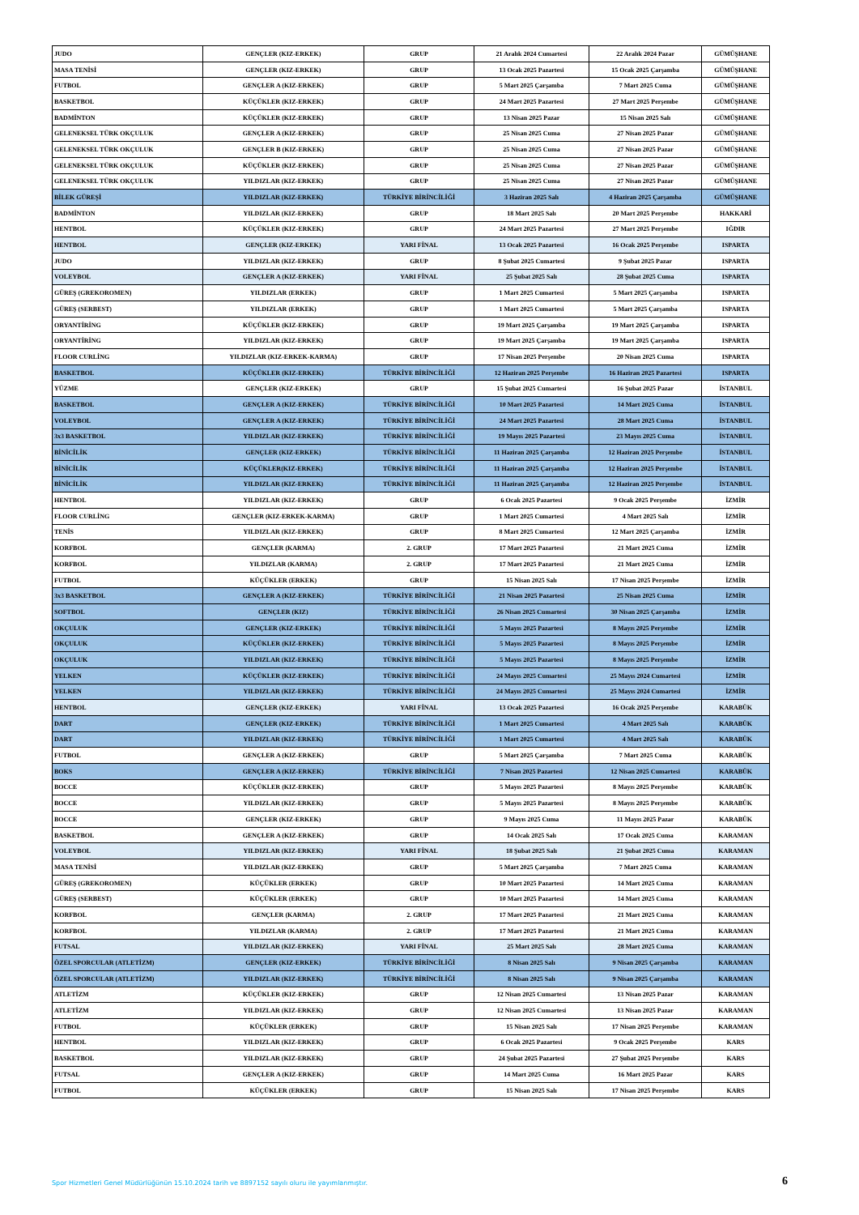| JUDO | GENÇLER (KIZ-ERKEK) | GRUP | 21 Aralık 2024 Cumartesi | 22 Aralık 2024 Pazar | GÜMÜŞHANE |
| MASA TENİSİ | GENÇLER (KIZ-ERKEK) | GRUP | 13 Ocak 2025 Pazartesi | 15 Ocak 2025 Çarşamba | GÜMÜŞHANE |
| FUTBOL | GENÇLER A (KIZ-ERKEK) | GRUP | 5 Mart 2025 Çarşamba | 7 Mart 2025 Cuma | GÜMÜŞHANE |
| BASKETBOL | KÜÇÜKLER (KIZ-ERKEK) | GRUP | 24 Mart 2025 Pazartesi | 27 Mart 2025 Perşembe | GÜMÜŞHANE |
| BADMİNTON | KÜÇÜKLER (KIZ-ERKEK) | GRUP | 13 Nisan 2025 Pazar | 15 Nisan 2025 Salı | GÜMÜŞHANE |
| GELENEKSEL TÜRK OKÇULUK | GENÇLER A (KIZ-ERKEK) | GRUP | 25 Nisan 2025 Cuma | 27 Nisan 2025 Pazar | GÜMÜŞHANE |
| GELENEKSEL TÜRK OKÇULUK | GENÇLER B (KIZ-ERKEK) | GRUP | 25 Nisan 2025 Cuma | 27 Nisan 2025 Pazar | GÜMÜŞHANE |
| GELENEKSEL TÜRK OKÇULUK | KÜÇÜKLER (KIZ-ERKEK) | GRUP | 25 Nisan 2025 Cuma | 27 Nisan 2025 Pazar | GÜMÜŞHANE |
| GELENEKSEL TÜRK OKÇULUK | YILDIZLAR (KIZ-ERKEK) | GRUP | 25 Nisan 2025 Cuma | 27 Nisan 2025 Pazar | GÜMÜŞHANE |
| BİLEK GÜREŞİ | YILDIZLAR (KIZ-ERKEK) | TÜRKİYE BİRİNCİLİĞİ | 3 Haziran 2025 Salı | 4 Haziran 2025 Çarşamba | GÜMÜŞHANE |
| BADMİNTON | YILDIZLAR (KIZ-ERKEK) | GRUP | 18 Mart 2025 Salı | 20 Mart 2025 Perşembe | HAKKARİ |
| HENTBOL | KÜÇÜKLER (KIZ-ERKEK) | GRUP | 24 Mart 2025 Pazartesi | 27 Mart 2025 Perşembe | IĞDIR |
| HENTBOL | GENÇLER (KIZ-ERKEK) | YARI FİNAL | 13 Ocak 2025 Pazartesi | 16 Ocak 2025 Perşembe | ISPARTA |
| JUDO | YILDIZLAR (KIZ-ERKEK) | GRUP | 8 Şubat 2025 Cumartesi | 9 Şubat 2025 Pazar | ISPARTA |
| VOLEYBOL | GENÇLER A (KIZ-ERKEK) | YARI FİNAL | 25 Şubat 2025 Salı | 28 Şubat 2025 Cuma | ISPARTA |
| GÜREŞ (GREKOROMEN) | YILDIZLAR (ERKEK) | GRUP | 1 Mart 2025 Cumartesi | 5 Mart 2025 Çarşamba | ISPARTA |
| GÜREŞ (SERBEST) | YILDIZLAR (ERKEK) | GRUP | 1 Mart 2025 Cumartesi | 5 Mart 2025 Çarşamba | ISPARTA |
| ORYANTİRİNG | KÜÇÜKLER (KIZ-ERKEK) | GRUP | 19 Mart 2025 Çarşamba | 19 Mart 2025 Çarşamba | ISPARTA |
| ORYANTİRİNG | YILDIZLAR (KIZ-ERKEK) | GRUP | 19 Mart 2025 Çarşamba | 19 Mart 2025 Çarşamba | ISPARTA |
| FLOOR CURLİNG | YILDIZLAR (KIZ-ERKEK-KARMA) | GRUP | 17 Nisan 2025 Perşembe | 20 Nisan 2025 Cuma | ISPARTA |
| BASKETBOL | KÜÇÜKLER (KIZ-ERKEK) | TÜRKİYE BİRİNCİLİĞİ | 12 Haziran 2025 Perşembe | 16 Haziran 2025 Pazartesi | ISPARTA |
| YÜZME | GENÇLER (KIZ-ERKEK) | GRUP | 15 Şubat 2025 Cumartesi | 16 Şubat 2025 Pazar | İSTANBUL |
| BASKETBOL | GENÇLER A (KIZ-ERKEK) | TÜRKİYE BİRİNCİLİĞİ | 10 Mart 2025 Pazartesi | 14 Mart 2025 Cuma | İSTANBUL |
| VOLEYBOL | GENÇLER A (KIZ-ERKEK) | TÜRKİYE BİRİNCİLİĞİ | 24 Mart 2025 Pazartesi | 28 Mart 2025 Cuma | İSTANBUL |
| 3x3 BASKETBOL | YILDIZLAR (KIZ-ERKEK) | TÜRKİYE BİRİNCİLİĞİ | 19 Mayıs 2025 Pazartesi | 23 Mayıs 2025 Cuma | İSTANBUL |
| BİNİCİLİK | GENÇLER (KIZ-ERKEK) | TÜRKİYE BİRİNCİLİĞİ | 11 Haziran 2025 Çarşamba | 12 Haziran 2025 Perşembe | İSTANBUL |
| BİNİCİLİK | KÜÇÜKLER(KIZ-ERKEK) | TÜRKİYE BİRİNCİLİĞİ | 11 Haziran 2025 Çarşamba | 12 Haziran 2025 Perşembe | İSTANBUL |
| BİNİCİLİK | YILDIZLAR (KIZ-ERKEK) | TÜRKİYE BİRİNCİLİĞİ | 11 Haziran 2025 Çarşamba | 12 Haziran 2025 Perşembe | İSTANBUL |
| HENTBOL | YILDIZLAR (KIZ-ERKEK) | GRUP | 6 Ocak 2025 Pazartesi | 9 Ocak 2025 Perşembe | İZMİR |
| FLOOR CURLİNG | GENÇLER (KIZ-ERKEK-KARMA) | GRUP | 1 Mart 2025 Cumartesi | 4 Mart 2025 Salı | İZMİR |
| TENİS | YILDIZLAR (KIZ-ERKEK) | GRUP | 8 Mart 2025 Cumartesi | 12 Mart 2025 Çarşamba | İZMİR |
| KORFBOL | GENÇLER (KARMA) | 2. GRUP | 17 Mart 2025 Pazartesi | 21 Mart 2025 Cuma | İZMİR |
| KORFBOL | YILDIZLAR (KARMA) | 2. GRUP | 17 Mart 2025 Pazartesi | 21 Mart 2025 Cuma | İZMİR |
| FUTBOL | KÜÇÜKLER (ERKEK) | GRUP | 15 Nisan 2025 Salı | 17 Nisan 2025 Perşembe | İZMİR |
| 3x3 BASKETBOL | GENÇLER A (KIZ-ERKEK) | TÜRKİYE BİRİNCİLİĞİ | 21 Nisan 2025 Pazartesi | 25 Nisan 2025 Cuma | İZMİR |
| SOFTBOL | GENÇLER (KIZ) | TÜRKİYE BİRİNCİLİĞİ | 26 Nisan 2025 Cumartesi | 30 Nisan 2025 Çarşamba | İZMİR |
| OKÇULUK | GENÇLER (KIZ-ERKEK) | TÜRKİYE BİRİNCİLİĞİ | 5 Mayıs 2025 Pazartesi | 8 Mayıs 2025 Perşembe | İZMİR |
| OKÇULUK | KÜÇÜKLER (KIZ-ERKEK) | TÜRKİYE BİRİNCİLİĞİ | 5 Mayıs 2025 Pazartesi | 8 Mayıs 2025 Perşembe | İZMİR |
| OKÇULUK | YILDIZLAR (KIZ-ERKEK) | TÜRKİYE BİRİNCİLİĞİ | 5 Mayıs 2025 Pazartesi | 8 Mayıs 2025 Perşembe | İZMİR |
| YELKEN | KÜÇÜKLER (KIZ-ERKEK) | TÜRKİYE BİRİNCİLİĞİ | 24 Mayıs 2025 Cumartesi | 25 Mayıs 2024 Cumartesi | İZMİR |
| YELKEN | YILDIZLAR (KIZ-ERKEK) | TÜRKİYE BİRİNCİLİĞİ | 24 Mayıs 2025 Cumartesi | 25 Mayıs 2024 Cumartesi | İZMİR |
| HENTBOL | GENÇLER (KIZ-ERKEK) | YARI FİNAL | 13 Ocak 2025 Pazartesi | 16 Ocak 2025 Perşembe | KARABÜK |
| DART | GENÇLER (KIZ-ERKEK) | TÜRKİYE BİRİNCİLİĞİ | 1 Mart 2025 Cumartesi | 4 Mart 2025 Salı | KARABÜK |
| DART | YILDIZLAR (KIZ-ERKEK) | TÜRKİYE BİRİNCİLİĞİ | 1 Mart 2025 Cumartesi | 4 Mart 2025 Salı | KARABÜK |
| FUTBOL | GENÇLER A (KIZ-ERKEK) | GRUP | 5 Mart 2025 Çarşamba | 7 Mart 2025 Cuma | KARABÜK |
| BOKS | GENÇLER A (KIZ-ERKEK) | TÜRKİYE BİRİNCİLİĞİ | 7 Nisan 2025 Pazartesi | 12 Nisan 2025 Cumartesi | KARABÜK |
| BOCCE | KÜÇÜKLER (KIZ-ERKEK) | GRUP | 5 Mayıs 2025 Pazartesi | 8 Mayıs 2025 Perşembe | KARABÜK |
| BOCCE | YILDIZLAR (KIZ-ERKEK) | GRUP | 5 Mayıs 2025 Pazartesi | 8 Mayıs 2025 Perşembe | KARABÜK |
| BOCCE | GENÇLER (KIZ-ERKEK) | GRUP | 9 Mayıs 2025 Cuma | 11 Mayıs 2025 Pazar | KARABÜK |
| BASKETBOL | GENÇLER A (KIZ-ERKEK) | GRUP | 14 Ocak 2025 Salı | 17 Ocak 2025 Cuma | KARAMAN |
| VOLEYBOL | YILDIZLAR (KIZ-ERKEK) | YARI FİNAL | 18 Şubat 2025 Salı | 21 Şubat 2025 Cuma | KARAMAN |
| MASA TENİSİ | YILDIZLAR (KIZ-ERKEK) | GRUP | 5 Mart 2025 Çarşamba | 7 Mart 2025 Cuma | KARAMAN |
| GÜREŞ (GREKOROMEN) | KÜÇÜKLER (ERKEK) | GRUP | 10 Mart 2025 Pazartesi | 14 Mart 2025 Cuma | KARAMAN |
| GÜREŞ (SERBEST) | KÜÇÜKLER (ERKEK) | GRUP | 10 Mart 2025 Pazartesi | 14 Mart 2025 Cuma | KARAMAN |
| KORFBOL | GENÇLER (KARMA) | 2. GRUP | 17 Mart 2025 Pazartesi | 21 Mart 2025 Cuma | KARAMAN |
| KORFBOL | YILDIZLAR (KARMA) | 2. GRUP | 17 Mart 2025 Pazartesi | 21 Mart 2025 Cuma | KARAMAN |
| FUTSAL | YILDIZLAR (KIZ-ERKEK) | YARI FİNAL | 25 Mart 2025 Salı | 28 Mart 2025 Cuma | KARAMAN |
| ÖZEL SPORCULAR (ATLETİZM) | GENÇLER (KIZ-ERKEK) | TÜRKİYE BİRİNCİLİĞİ | 8 Nisan 2025 Salı | 9 Nisan 2025 Çarşamba | KARAMAN |
| ÖZEL SPORCULAR (ATLETİZM) | YILDIZLAR (KIZ-ERKEK) | TÜRKİYE BİRİNCİLİĞİ | 8 Nisan 2025 Salı | 9 Nisan 2025 Çarşamba | KARAMAN |
| ATLETİZM | KÜÇÜKLER (KIZ-ERKEK) | GRUP | 12 Nisan 2025 Cumartesi | 13 Nisan 2025 Pazar | KARAMAN |
| ATLETİZM | YILDIZLAR (KIZ-ERKEK) | GRUP | 12 Nisan 2025 Cumartesi | 13 Nisan 2025 Pazar | KARAMAN |
| FUTBOL | KÜÇÜKLER (ERKEK) | GRUP | 15 Nisan 2025 Salı | 17 Nisan 2025 Perşembe | KARAMAN |
| HENTBOL | YILDIZLAR (KIZ-ERKEK) | GRUP | 6 Ocak 2025 Pazartesi | 9 Ocak 2025 Perşembe | KARS |
| BASKETBOL | YILDIZLAR (KIZ-ERKEK) | GRUP | 24 Şubat 2025 Pazartesi | 27 Şubat 2025 Perşembe | KARS |
| FUTSAL | GENÇLER A (KIZ-ERKEK) | GRUP | 14 Mart 2025 Cuma | 16 Mart 2025 Pazar | KARS |
| FUTBOL | KÜÇÜKLER (ERKEK) | GRUP | 15 Nisan 2025 Salı | 17 Nisan 2025 Perşembe | KARS |
Spor Hizmetleri Genel Müdürlüğünün 15.10.2024 tarih ve 8897152 sayılı oluru ile yayımlanmıştır.
6